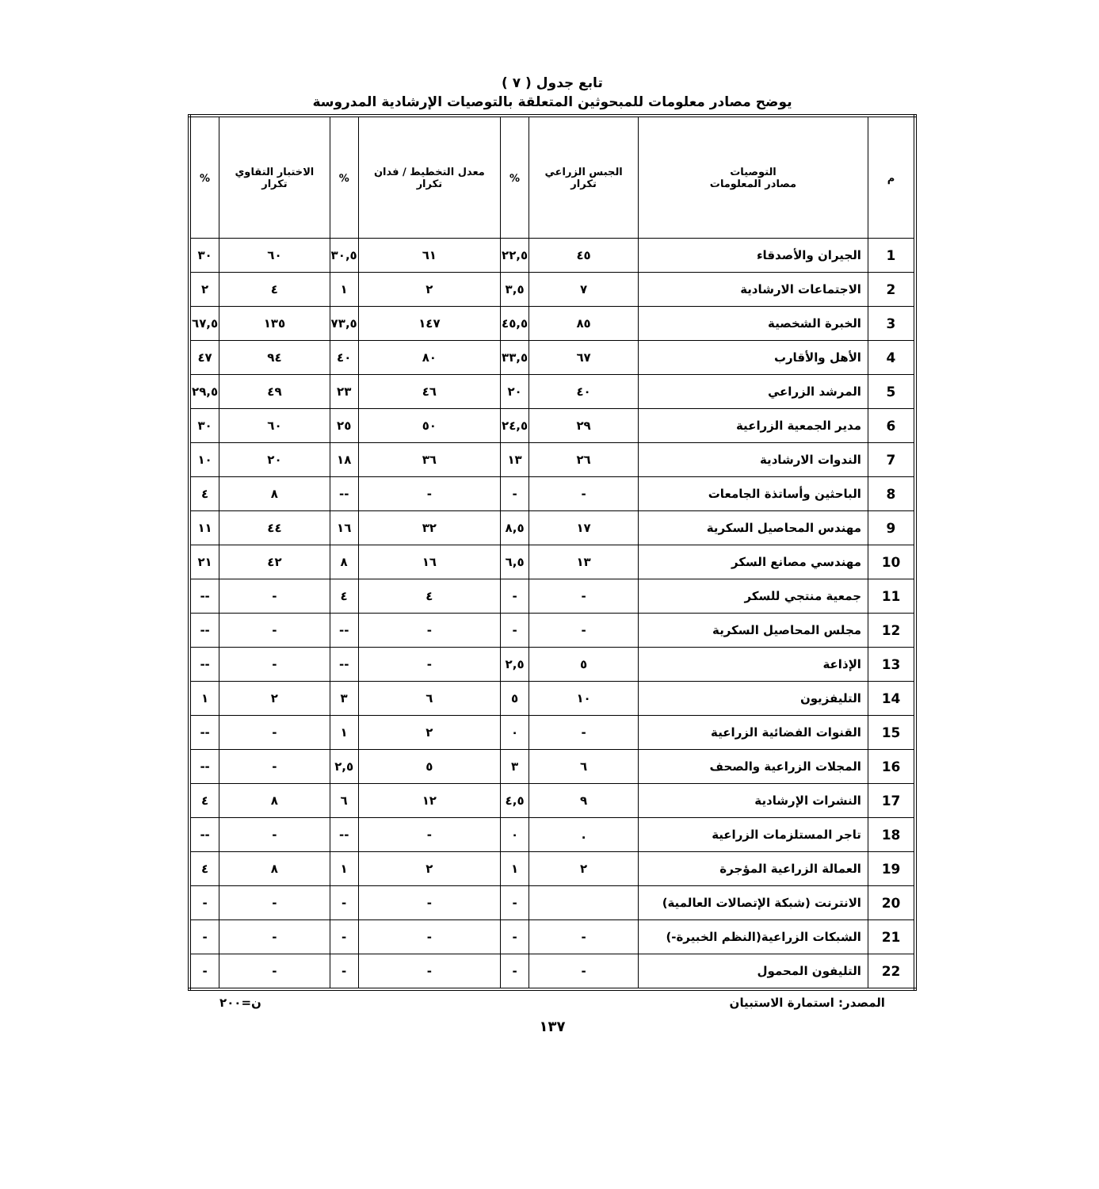تابع جدول ( ٧ )
يوضح مصادر معلومات للمبحوثين المتعلقة بالتوصيات الإرشادية المدروسة
| م | التوصيات مصادر المعلومات | الجبس الزراعي تكرار | % | معدل التخطيط / فدان تكرار | % | الاختبار التقاوي تكرار | % |
| --- | --- | --- | --- | --- | --- | --- | --- |
| 1 | الجيران والأصدقاء | ٤٥ | ٢٢,٥ | ٦١ | ٣٠,٥ | ٦٠ | ٣٠ |
| 2 | الاجتماعات الارشادية | ٧ | ٣,٥ | ٢ | ١ | ٤ | ٢ |
| 3 | الخبرة الشخصية | ٨٥ | ٤٥,٥ | ١٤٧ | ٧٣,٥ | ١٣٥ | ٦٧,٥ |
| 4 | الأهل والأقارب | ٦٧ | ٣٣,٥ | ٨٠ | ٤٠ | ٩٤ | ٤٧ |
| 5 | المرشد الزراعي | ٤٠ | ٢٠ | ٤٦ | ٢٣ | ٤٩ | ٢٩,٥ |
| 6 | مدير الجمعية الزراعية | ٢٩ | ٢٤,٥ | ٥٠ | ٢٥ | ٦٠ | ٣٠ |
| 7 | الندوات الارشادية | ٢٦ | ١٣ | ٣٦ | ١٨ | ٢٠ | ١٠ |
| 8 | الباحثين وأساتذة الجامعات | - | - | - | -- | ٨ | ٤ |
| 9 | مهندس المحاصيل السكرية | ١٧ | ٨,٥ | ٣٢ | ١٦ | ٤٤ | ١١ |
| 10 | مهندسي مصانع السكر | ١٣ | ٦,٥ | ١٦ | ٨ | ٤٢ | ٢١ |
| 11 | جمعية منتجي للسكر | - | - | ٤ | ٤ | - | -- |
| 12 | مجلس المحاصيل السكرية | - | - | - | -- | - | -- |
| 13 | الإذاعة | ٥ | ٢,٥ | - | -- | - | -- |
| 14 | التليفزيون | ١٠ | ٥ | ٦ | ٣ | ٢ | ١ |
| 15 | القنوات الفضائية الزراعية | - | ٠ | ٢ | ١ | - | -- |
| 16 | المجلات الزراعية والصحف | ٦ | ٣ | ٥ | ٢,٥ | - | -- |
| 17 | النشرات الإرشادية | ٩ | ٤,٥ | ١٢ | ٦ | ٨ | ٤ |
| 18 | تاجر المستلزمات الزراعية | . | ٠ | - | -- | - | -- |
| 19 | العمالة الزراعية المؤجرة | ٢ | ١ | ٢ | ١ | ٨ | ٤ |
| 20 | الانترنت (شبكة الإتصالات العالمية) | | - | - | - | - | - |
| 21 | الشبكات الزراعية(النظم الخبيرة-) | - | - | - | - | - | - |
| 22 | التليفون المحمول | - | - | - | - | - | - |
المصدر: استمارة الاستبيان ن=٢٠٠
١٣٧